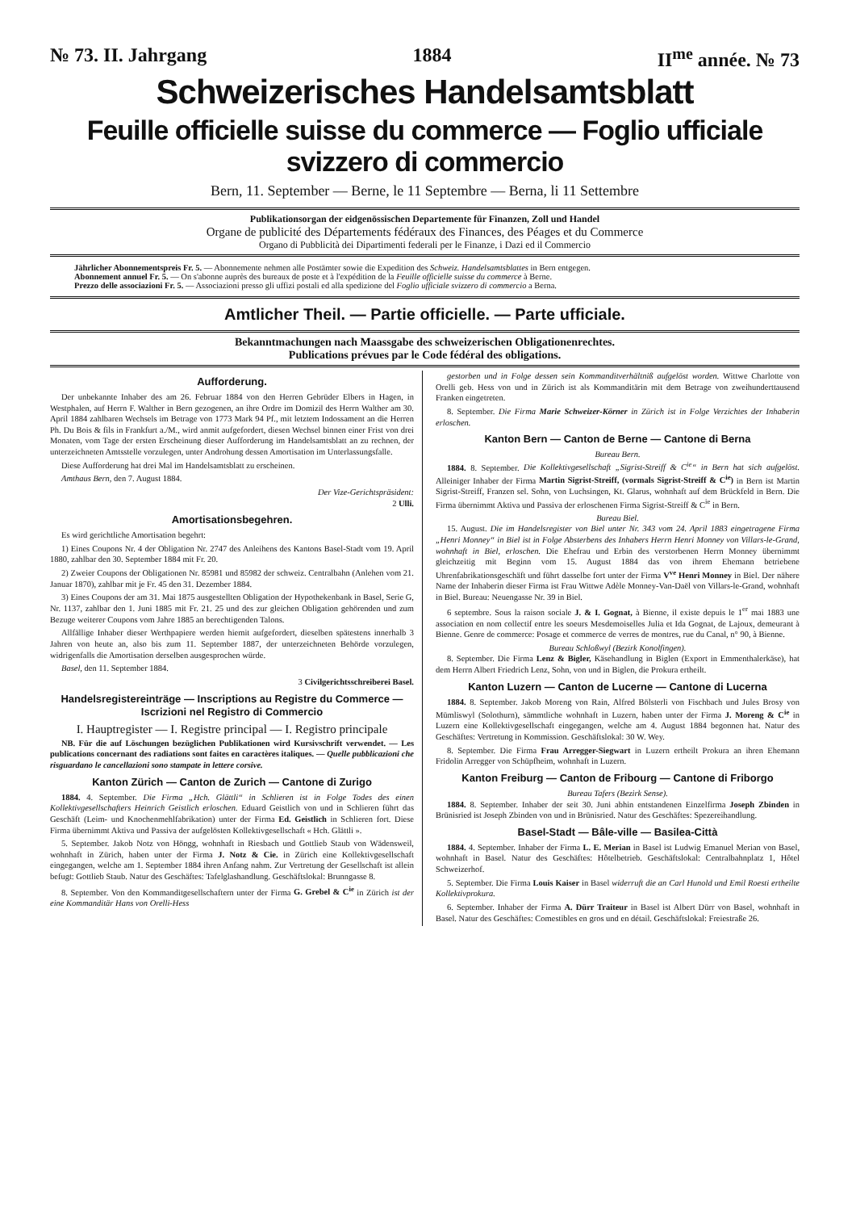№ 73. II. Jahrgang 1884 II<sup>me</sup> année. № 73
Schweizerisches Handelsamtsblatt
Feuille officielle suisse du commerce — Foglio ufficiale svizzero di commercio
Bern, 11. September — Berne, le 11 Septembre — Berna, li 11 Settembre
Publikationsorgan der eidgenössischen Departemente für Finanzen, Zoll und Handel
Organe de publicité des Départements fédéraux des Finances, des Péages et du Commerce
Organo di Pubblicità dei Dipartimenti federali per le Finanze, i Dazi ed il Commercio
Jährlicher Abonnementspreis Fr. 5. — Abonnemente nehmen alle Postämter sowie die Expedition des Schweiz. Handelsamtsblattes in Bern entgegen.
Abonnement annuel Fr. 5. — On s'abonne auprès des bureaux de poste et à l'expédition de la Feuille officielle suisse du commerce à Berne.
Prezzo delle associazioni Fr. 5. — Associazioni presso gli uffizi postali ed alla spedizione del Foglio ufficiale svizzero di commercio a Berna.
Amtlicher Theil. — Partie officielle. — Parte ufficiale.
Bekanntmachungen nach Maassgabe des schweizerischen Obligationenrechtes.
Publications prévues par le Code fédéral des obligations.
Aufforderung.
Der unbekannte Inhaber des am 26. Februar 1884 von den Herren Gebrüder Elbers in Hagen, in Westphalen, auf Herrn F. Walther in Bern gezogenen, an ihre Ordre im Domizil des Herrn Walther am 30. April 1884 zahlbaren Wechsels im Betrage von 1773 Mark 94 Pf., mit letztem Indossament an die Herren Ph. Du Bois & fils in Frankfurt a./M., wird anmit aufgefordert, diesen Wechsel binnen einer Frist von drei Monaten, vom Tage der ersten Erscheinung dieser Aufforderung im Handelsamtsblatt an zu rechnen, der unterzeichneten Amtsstelle vorzulegen, unter Androhung dessen Amortisation im Unterlassungsfalle.
Diese Aufforderung hat drei Mal im Handelsamtsblatt zu erscheinen.
Amthaus Bern, den 7. August 1884.
Der Vize-Gerichtspräsident:
2 Ulli.
Amortisationsbegehren.
Es wird gerichtliche Amortisation begehrt:
1) Eines Coupons Nr. 4 der Obligation Nr. 2747 des Anleihens des Kantons Basel-Stadt vom 19. April 1880, zahlbar den 30. September 1884 mit Fr. 20.
2) Zweier Coupons der Obligationen Nr. 85981 und 85982 der schweiz. Centralbahn (Anlehen vom 21. Januar 1870), zahlbar mit je Fr. 45 den 31. Dezember 1884.
3) Eines Coupons der am 31. Mai 1875 ausgestellten Obligation der Hypothekenbank in Basel, Serie G, Nr. 1137, zahlbar den 1. Juni 1885 mit Fr. 21. 25 und des zur gleichen Obligation gehörenden und zum Bezuge weiterer Coupons vom Jahre 1885 an berechtigenden Talons.
Allfällige Inhaber dieser Werthpapiere werden hiemit aufgefordert, dieselben spätestens innerhalb 3 Jahren von heute an, also bis zum 11. September 1887, der unterzeichneten Behörde vorzulegen, widrigenfalls die Amortisation derselben ausgesprochen würde.
Basel, den 11. September 1884.
3 Civilgerichtsschreiberei Basel.
Handelsregistereinträge — Inscriptions au Registre du Commerce — Iscrizioni nel Registro di Commercio
I. Hauptregister — I. Registre principal — I. Registro principale
NB. Für die auf Löschungen bezüglichen Publikationen wird Kursivschrift verwendet. — Les publications concernant des radiations sont faites en caractères italiques. — Quelle pubblicazioni che risguardano le cancellazioni sono stampate in lettere corsive.
Kanton Zürich — Canton de Zurich — Cantone di Zurigo
1884. 4. September. Die Firma „Hch. Glättli“ in Schlieren ist in Folge Todes des einen Kollektivgesellschafters Heinrich Geistlich erloschen. Eduard Geistlich von und in Schlieren führt das Geschäft (Leim- und Knochenmehlfabrikation) unter der Firma Ed. Geistlich in Schlieren fort. Diese Firma übernimmt Aktiva und Passiva der aufgelösten Kollektivgesellschaft « Hch. Glättli ».
5. September. Jakob Notz von Höngg, wohnhaft in Riesbach und Gottlieb Staub von Wädensweil, wohnhaft in Zürich, haben unter der Firma J. Notz & Cie. in Zürich eine Kollektivgesellschaft eingegangen, welche am 1. September 1884 ihren Anfang nahm. Zur Vertretung der Gesellschaft ist allein befugt: Gottlieb Staub. Natur des Geschäftes: Tafelglashandlung. Geschäftslokal: Brunngasse 8.
8. September. Von den Kommanditgesellschaftern unter der Firma G. Grebel & C<sup>ie</sup> in Zürich ist der eine Kommanditär Hans von Orelli-Hess
gestorben und in Folge dessen sein Kommanditverhältniß aufgelöst worden. Wittwe Charlotte von Orelli geb. Hess von und in Zürich ist als Kommanditärin mit dem Betrage von zweihunderttausend Franken eingetreten.
8. September. Die Firma Marie Schweizer-Körner in Zürich ist in Folge Verzichtes der Inhaberin erloschen.
Kanton Bern — Canton de Berne — Cantone di Berna
Bureau Bern.
1884. 8. September. Die Kollektivgesellschaft „Sigrist-Streiff & C<sup>ie</sup>“ in Bern hat sich aufgelöst. Alleiniger Inhaber der Firma Martin Sigrist-Streiff, (vormals Sigrist-Streiff & C<sup>ie</sup>) in Bern ist Martin Sigrist-Streiff, Franzen sel. Sohn, von Luchsingen, Kt. Glarus, wohnhaft auf dem Brückfeld in Bern. Die Firma übernimmt Aktiva und Passiva der erloschenen Firma Sigrist-Streiff & C<sup>ie</sup> in Bern.
Bureau Biel.
15. August. Die im Handelsregister von Biel unter Nr. 343 vom 24. April 1883 eingetragene Firma „Henri Monney“ in Biel ist in Folge Absterbens des Inhabers Herrn Henri Monney von Villars-le-Grand, wohnhaft in Biel, erloschen. Die Ehefrau und Erbin des verstorbenen Herrn Monney übernimmt gleichzeitig mit Beginn vom 15. August 1884 das von ihrem Ehemann betriebene Uhrenfabrikationsgeschäft und führt dasselbe fort unter der Firma V<sup>ve</sup> Henri Monney in Biel. Der nähere Name der Inhaberin dieser Firma ist Frau Wittwe Adèle Monney-Van-Daël von Villars-le-Grand, wohnhaft in Biel. Bureau: Neuengasse Nr. 39 in Biel.
6 septembre. Sous la raison sociale J. & I. Gognat, à Bienne, il existe depuis le 1<sup>er</sup> mai 1883 une association en nom collectif entre les soeurs Mesdemoiselles Julia et Ida Gognat, de Lajoux, demeurant à Bienne. Genre de commerce: Posage et commerce de verres de montres, rue du Canal, n° 90, à Bienne.
Bureau Schloßwyl (Bezirk Konolfingen).
8. September. Die Firma Lenz & Bigler, Käsehandlung in Biglen (Export in Emmenthalerkäse), hat dem Herrn Albert Friedrich Lenz, Sohn, von und in Biglen, die Prokura ertheilt.
Kanton Luzern — Canton de Lucerne — Cantone di Lucerna
1884. 8. September. Jakob Moreng von Rain, Alfred Bölsterli von Fischbach und Jules Brosy von Mümliswyl (Solothurn), sämmtliche wohnhaft in Luzern, haben unter der Firma J. Moreng & C<sup>ie</sup> in Luzern eine Kollektivgesellschaft eingegangen, welche am 4. August 1884 begonnen hat. Natur des Geschäftes: Vertretung in Kommission. Geschäftslokal: 30 W. Wey.
8. September. Die Firma Frau Arregger-Siegwart in Luzern ertheilt Prokura an ihren Ehemann Fridolin Arregger von Schüpfheim, wohnhaft in Luzern.
Kanton Freiburg — Canton de Fribourg — Cantone di Friborgo
Bureau Tafers (Bezirk Sense).
1884. 8. September. Inhaber der seit 30. Juni abhin entstandenen Einzelfirma Joseph Zbinden in Brünisried ist Joseph Zbinden von und in Brünisried. Natur des Geschäftes: Spezereihandlung.
Basel-Stadt — Bâle-ville — Basilea-Città
1884. 4. September. Inhaber der Firma L. E. Merian in Basel ist Ludwig Emanuel Merian von Basel, wohnhaft in Basel. Natur des Geschäftes: Hôtelbetrieb. Geschäftslokal: Centralbahnplatz 1, Hôtel Schweizerhof.
5. September. Die Firma Louis Kaiser in Basel widerruft die an Carl Hunold und Emil Roesti ertheilte Kollektivprokura.
6. September. Inhaber der Firma A. Dürr Traiteur in Basel ist Albert Dürr von Basel, wohnhaft in Basel. Natur des Geschäftes: Comestibles en gros und en détail. Geschäftslokal: Freiestraße 26.